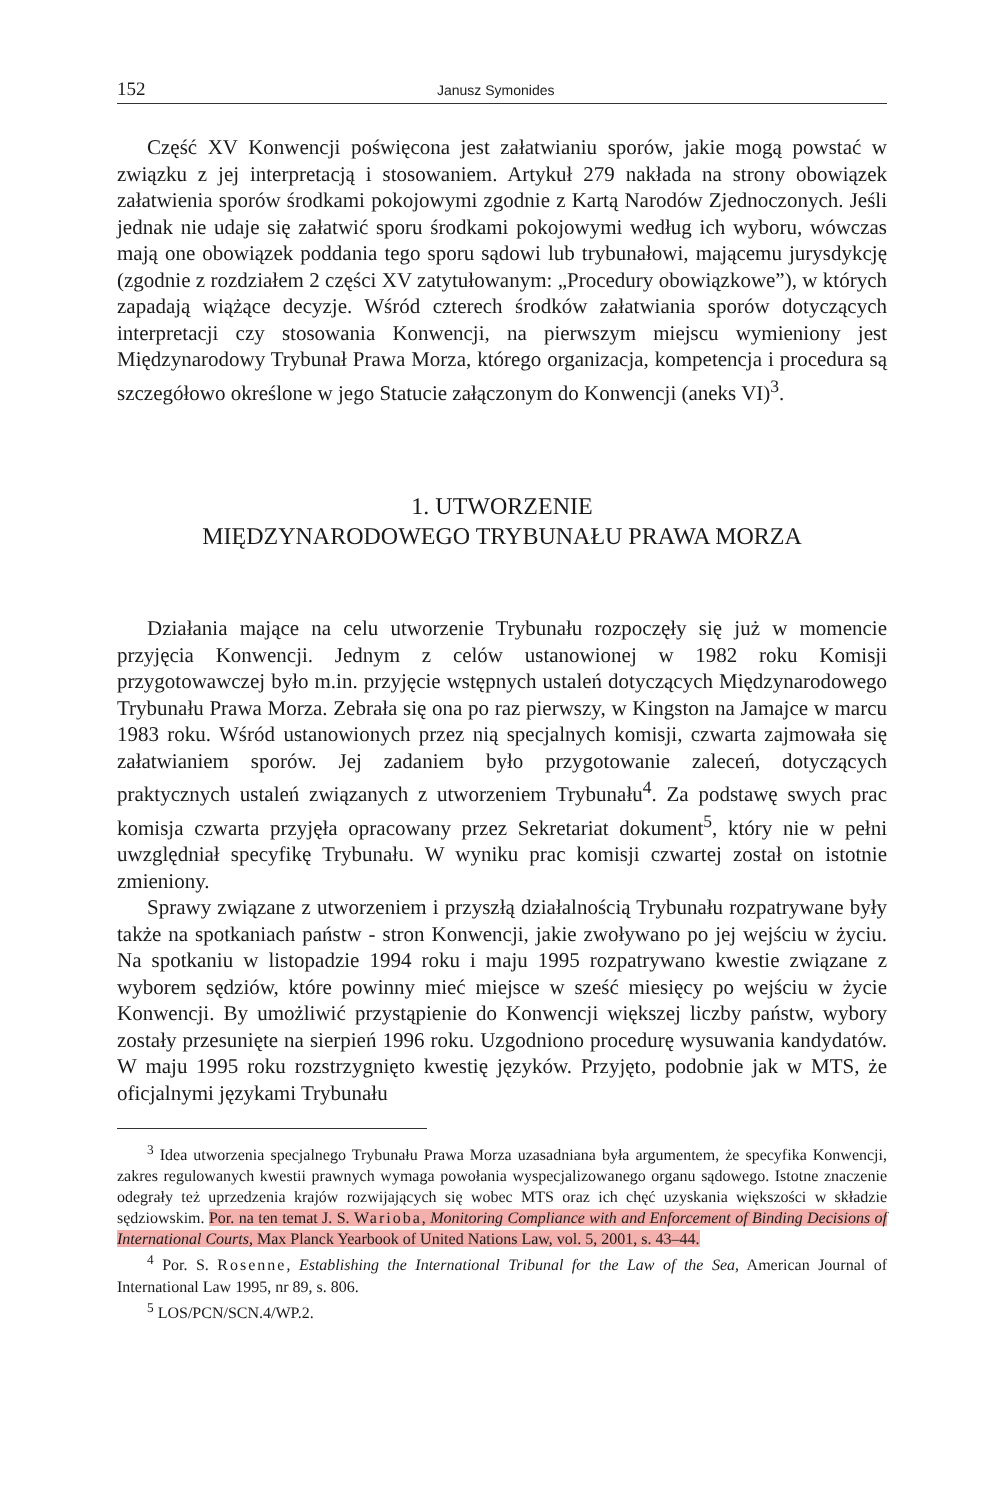152 Janusz Symonides
Część XV Konwencji poświęcona jest załatwianiu sporów, jakie mogą powstać w związku z jej interpretacją i stosowaniem. Artykuł 279 nakłada na strony obowiązek załatwienia sporów środkami pokojowymi zgodnie z Kartą Narodów Zjednoczonych. Jeśli jednak nie udaje się załatwić sporu środkami pokojowymi według ich wyboru, wówczas mają one obowiązek poddania tego sporu sądowi lub trybunałowi, mającemu jurysdykcję (zgodnie z rozdziałem 2 części XV zatytułowanym: „Procedury obowiązkowe”), w których zapadają wiążące decyzje. Wśród czterech środków załatwiania sporów dotyczących interpretacji czy stosowania Konwencji, na pierwszym miejscu wymieniony jest Międzynarodowy Trybunał Prawa Morza, którego organizacja, kompetencja i procedura są szczegółowo określone w jego Statucie załączonym do Konwencji (aneks VI)<sup>3</sup>.
1. UTWORZENIE
MIĘDZYNARODOWEGO TRYBUNAŁU PRAWA MORZA
Działania mające na celu utworzenie Trybunału rozpoczęły się już w momencie przyjęcia Konwencji. Jednym z celów ustanowionej w 1982 roku Komisji przygotowawczej było m.in. przyjęcie wstępnych ustaleń dotyczących Międzynarodowego Trybunału Prawa Morza. Zebrała się ona po raz pierwszy, w Kingston na Jamajce w marcu 1983 roku. Wśród ustanowionych przez nią specjalnych komisji, czwarta zajmowała się załatwianiem sporów. Jej zadaniem było przygotowanie zaleceń, dotyczących praktycznych ustaleń związanych z utworzeniem Trybunału<sup>4</sup>. Za podstawę swych prac komisja czwarta przyjęła opracowany przez Sekretariat dokument<sup>5</sup>, który nie w pełni uwzględniał specyfikę Trybunału. W wyniku prac komisji czwartej został on istotnie zmieniony.
Sprawy związane z utworzeniem i przyszłą działalnością Trybunału rozpatrywane były także na spotkaniach państw - stron Konwencji, jakie zwoływano po jej wejściu w życiu. Na spotkaniu w listopadzie 1994 roku i maju 1995 rozpatrywano kwestie związane z wyborem sędziów, które powinny mieć miejsce w sześć miesięcy po wejściu w życie Konwencji. By umożliwić przystąpienie do Konwencji większej liczby państw, wybory zostały przesunięte na sierpień 1996 roku. Uzgodniono procedurę wysuwania kandydatów. W maju 1995 roku rozstrzygnięto kwestię języków. Przyjęto, podobnie jak w MTS, że oficjalnymi językami Trybunału
<sup>3</sup> Idea utworzenia specjalnego Trybunału Prawa Morza uzasadniana była argumentem, że specyfika Konwencji, zakres regulowanych kwestii prawnych wymaga powołania wyspecjalizowanego organu sądowego. Istotne znaczenie odegrały też uprzedzenia krajów rozwijających się wobec MTS oraz ich chęć uzyskania większości w składzie sędziowskim. Por. na ten temat J. S. Warioba, Monitoring Compliance with and Enforcement of Binding Decisions of International Courts, Max Planck Yearbook of United Nations Law, vol. 5, 2001, s. 43–44.
<sup>4</sup> Por. S. Rosenne, Establishing the International Tribunal for the Law of the Sea, American Journal of International Law 1995, nr 89, s. 806.
<sup>5</sup> LOS/PCN/SCN.4/WP.2.